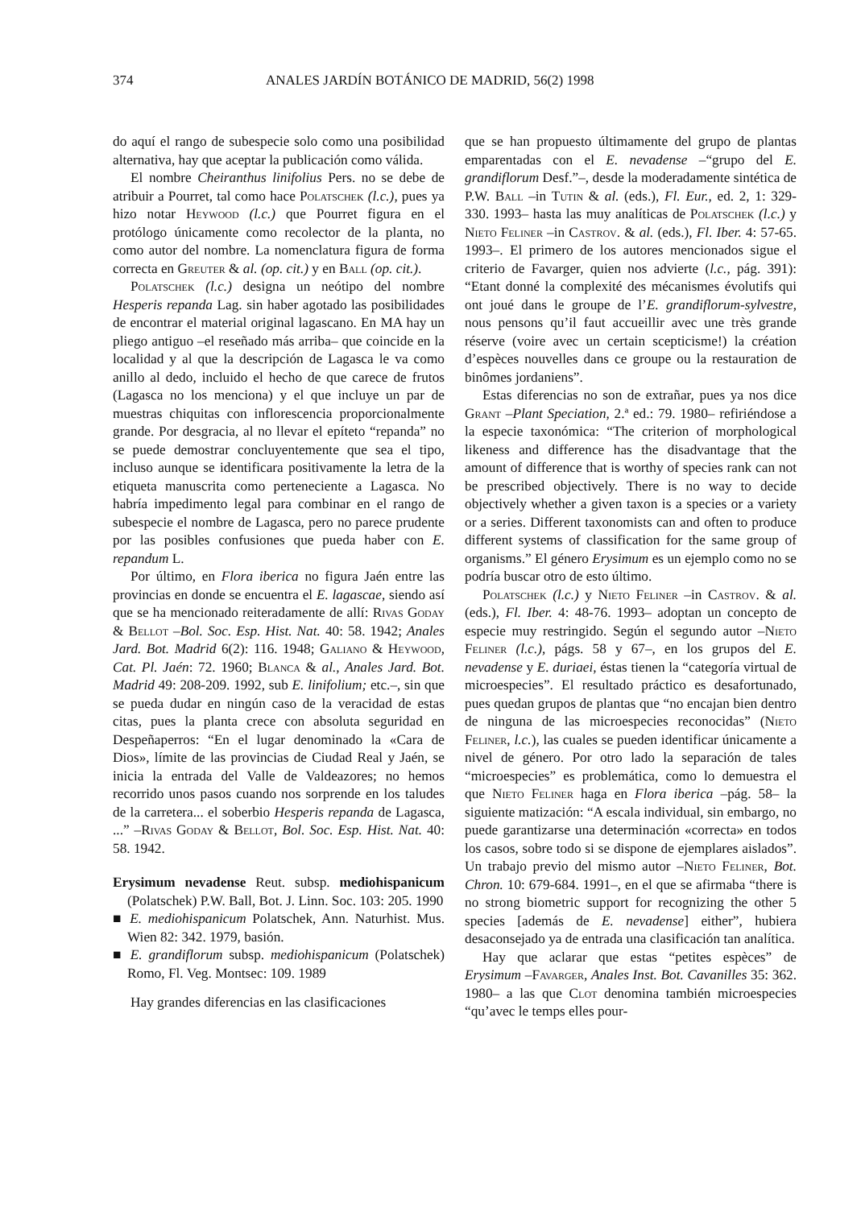374 ANALES JARDÍN BOTÁNICO DE MADRID, 56(2) 1998
do aquí el rango de subespecie solo como una posibilidad alternativa, hay que aceptar la publicación como válida.
El nombre Cheiranthus linifolius Pers. no se debe de atribuir a Pourret, tal como hace Polatschek (l.c.), pues ya hizo notar Heywood (l.c.) que Pourret figura en el protólogo únicamente como recolector de la planta, no como autor del nombre. La nomenclatura figura de forma correcta en Greuter & al. (op. cit.) y en Ball (op. cit.).
Polatschek (l.c.) designa un neótipo del nombre Hesperis repanda Lag. sin haber agotado las posibilidades de encontrar el material original lagascano. En MA hay un pliego antiguo –el reseñado más arriba– que coincide en la localidad y al que la descripción de Lagasca le va como anillo al dedo, incluido el hecho de que carece de frutos (Lagasca no los menciona) y el que incluye un par de muestras chiquitas con inflorescencia proporcionalmente grande. Por desgracia, al no llevar el epíteto “repanda” no se puede demostrar concluyentemente que sea el tipo, incluso aunque se identificara positivamente la letra de la etiqueta manuscrita como perteneciente a Lagasca. No habría impedimento legal para combinar en el rango de subespecie el nombre de Lagasca, pero no parece prudente por las posibles confusiones que pueda haber con E. repandum L.
Por último, en Flora iberica no figura Jaén entre las provincias en donde se encuentra el E. lagascae, siendo así que se ha mencionado reiteradamente de allí: Rivas Goday & Bellot –Bol. Soc. Esp. Hist. Nat. 40: 58. 1942; Anales Jard. Bot. Madrid 6(2): 116. 1948; Galiano & Heywood, Cat. Pl. Jaén: 72. 1960; Blanca & al., Anales Jard. Bot. Madrid 49: 208-209. 1992, sub E. linifolium; etc.–, sin que se pueda dudar en ningún caso de la veracidad de estas citas, pues la planta crece con absoluta seguridad en Despeñaperros: “En el lugar denominado la «Cara de Dios», límite de las provincias de Ciudad Real y Jaén, se inicia la entrada del Valle de Valdeazores; no hemos recorrido unos pasos cuando nos sorprende en los taludes de la carretera... el soberbio Hesperis repanda de Lagasca, ...” –Rivas Goday & Bellot, Bol. Soc. Esp. Hist. Nat. 40: 58. 1942.
Erysimum nevadense Reut. subsp. mediohispanicum (Polatschek) P.W. Ball, Bot. J. Linn. Soc. 103: 205. 1990
■ E. mediohispanicum Polatschek, Ann. Naturhist. Mus. Wien 82: 342. 1979, basión.
■ E. grandiflorum subsp. mediohispanicum (Polatschek) Romo, Fl. Veg. Montsec: 109. 1989
Hay grandes diferencias en las clasificaciones
que se han propuesto últimamente del grupo de plantas emparentadas con el E. nevadense –“grupo del E. grandiflorum Desf.”–, desde la moderadamente sintética de P.W. Ball –in Tutin & al. (eds.), Fl. Eur., ed. 2, 1: 329-330. 1993– hasta las muy analíticas de Polatschek (l.c.) y Nieto Feliner –in Castrov. & al. (eds.), Fl. Iber. 4: 57-65. 1993–. El primero de los autores mencionados sigue el criterio de Favarger, quien nos advierte (l.c., pág. 391): “Etant donné la complexité des mécanismes évolutifs qui ont joué dans le groupe de l’E. grandiflorum-sylvestre, nous pensons qu’il faut accueillir avec une très grande réserve (voire avec un certain scepticisme!) la création d’espèces nouvelles dans ce groupe ou la restauration de binômes jordaniens”.
Estas diferencias no son de extrañar, pues ya nos dice Grant –Plant Speciation, 2.ª ed.: 79. 1980– refiriéndose a la especie taxonómica: “The criterion of morphological likeness and difference has the disadvantage that the amount of difference that is worthy of species rank can not be prescribed objectively. There is no way to decide objectively whether a given taxon is a species or a variety or a series. Different taxonomists can and often to produce different systems of classification for the same group of organisms.” El género Erysimum es un ejemplo como no se podría buscar otro de esto último.
Polatschek (l.c.) y Nieto Feliner –in Castrov. & al. (eds.), Fl. Iber. 4: 48-76. 1993– adoptan un concepto de especie muy restringido. Según el segundo autor –Nieto Feliner (l.c.), págs. 58 y 67–, en los grupos del E. nevadense y E. duriaei, éstas tienen la “categoría virtual de microespecies”. El resultado práctico es desafortunado, pues quedan grupos de plantas que “no encajan bien dentro de ninguna de las microespecies reconocidas” (Nieto Feliner, l.c.), las cuales se pueden identificar únicamente a nivel de género. Por otro lado la separación de tales “microespecies” es problemática, como lo demuestra el que Nieto Feliner haga en Flora iberica –pág. 58– la siguiente matización: “A escala individual, sin embargo, no puede garantizarse una determinación «correcta» en todos los casos, sobre todo si se dispone de ejemplares aislados”. Un trabajo previo del mismo autor –Nieto Feliner, Bot. Chron. 10: 679-684. 1991–, en el que se afirmaba “there is no strong biometric support for recognizing the other 5 species [además de E. nevadense] either”, hubiera desaconsejado ya de entrada una clasificación tan analítica.
Hay que aclarar que estas “petites espèces” de Erysimum –Favarger, Anales Inst. Bot. Cavanilles 35: 362. 1980– a las que Clot denomina también microespecies “qu’avec le temps elles pour-